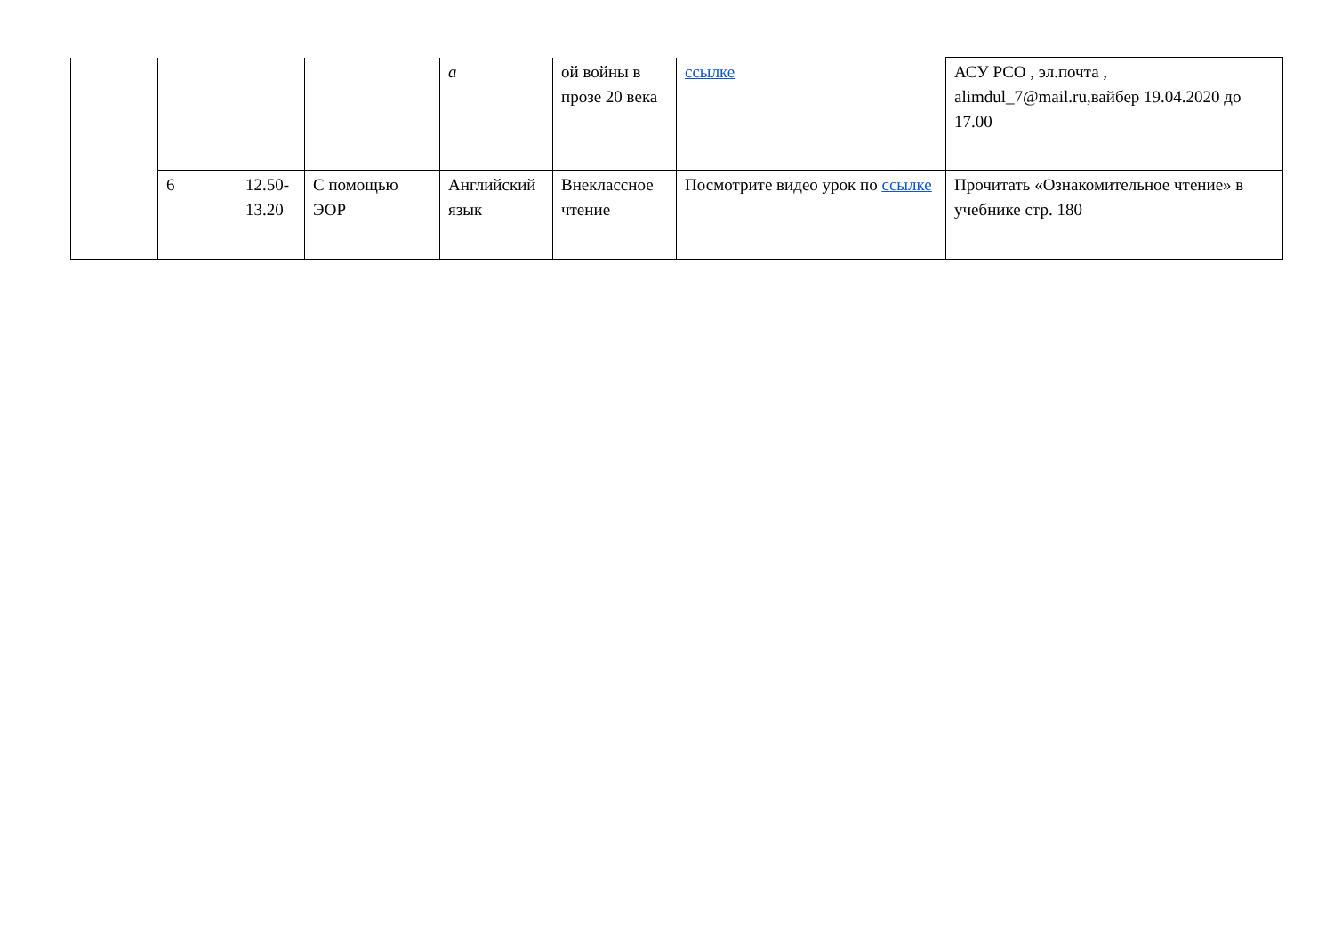| | | | | а | ой войны в прозе 20 века | ссылке | АСУ РСО , эл.почта , alimdul_7@mail.ru,вайбер 19.04.2020 до 17.00 |
| | 6 | 12.50-13.20 | С помощью ЭОР | Английский язык | Внеклассное чтение | Посмотрите видео урок по ссылке | Прочитать «Ознакомительное чтение» в учебнике стр. 180 |